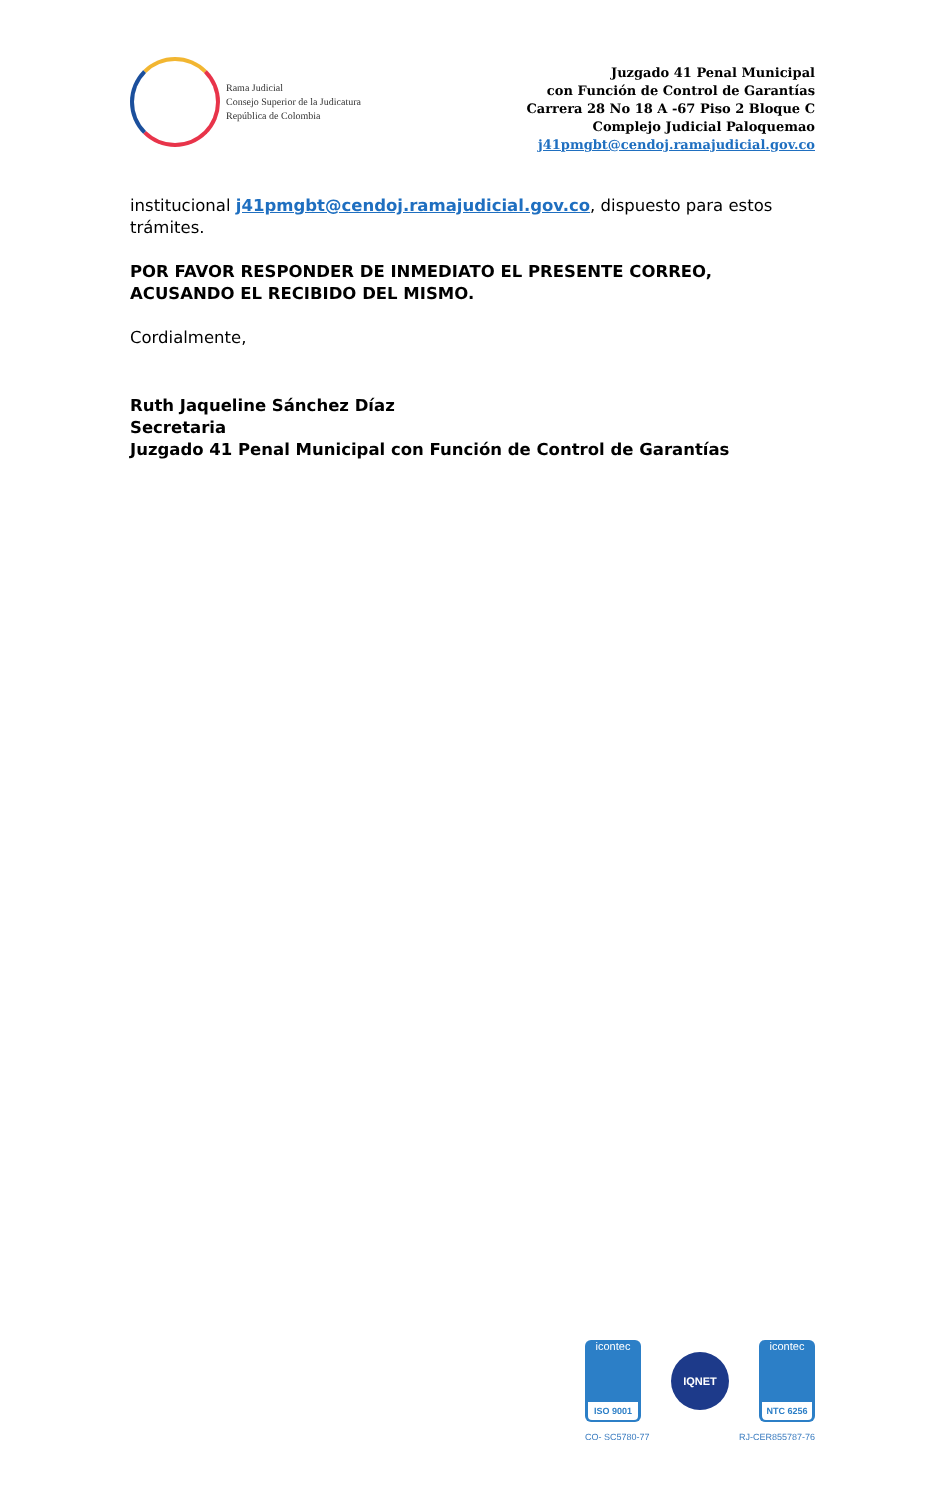Rama Judicial
Consejo Superior de la Judicatura
República de Colombia
Juzgado 41 Penal Municipal
con Función de Control de Garantías
Carrera 28 No 18 A -67 Piso 2 Bloque C
Complejo Judicial Paloquemao
j41pmgbt@cendoj.ramajudicial.gov.co
institucional j41pmgbt@cendoj.ramajudicial.gov.co, dispuesto para estos trámites.
POR FAVOR RESPONDER DE INMEDIATO EL PRESENTE CORREO, ACUSANDO EL RECIBIDO DEL MISMO.
Cordialmente,
Ruth Jaqueline Sánchez Díaz
Secretaria
Juzgado 41 Penal Municipal con Función de Control de Garantías
icontec
ISO 9001
IQNET
icontec
NTC 6256
CO- SC5780-77 RJ-CER855787-76